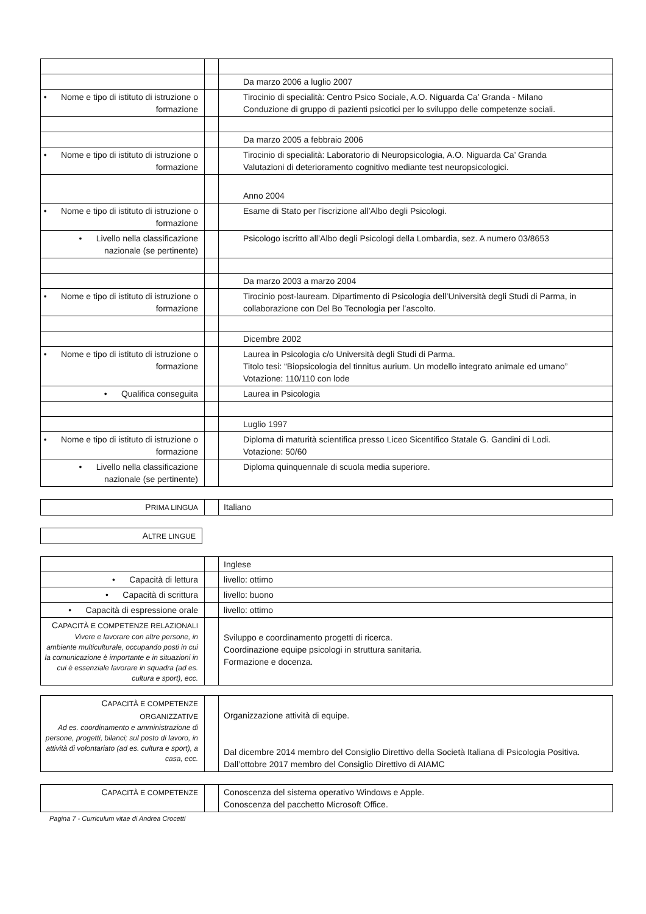| | | Da marzo 2006 a luglio 2007 |
| • Nome e tipo di istituto di istruzione o formazione | | Tirocinio di specialità: Centro Psico Sociale, A.O. Niguarda Ca’ Granda - Milano Conduzione di gruppo di pazienti psicotici per lo sviluppo delle competenze sociali. |
| | | Da marzo 2005 a febbraio 2006 |
| • Nome e tipo di istituto di istruzione o formazione | | Tirocinio di specialità: Laboratorio di Neuropsicologia, A.O. Niguarda Ca’ Granda Valutazioni di deterioramento cognitivo mediante test neuropsicologici. |
| | | Anno 2004 |
| • Nome e tipo di istituto di istruzione o formazione | | Esame di Stato per l’iscrizione all’Albo degli Psicologi. |
| • Livello nella classificazione nazionale (se pertinente) | | Psicologo iscritto all’Albo degli Psicologi della Lombardia, sez. A numero 03/8653 |
| | | Da marzo 2003 a marzo 2004 |
| • Nome e tipo di istituto di istruzione o formazione | | Tirocinio post-lauream. Dipartimento di Psicologia dell’Università degli Studi di Parma, in collaborazione con Del Bo Tecnologia per l’ascolto. |
| | | Dicembre 2002 |
| • Nome e tipo di istituto di istruzione o formazione | | Laurea in Psicologia c/o Università degli Studi di Parma. Titolo tesi: “Biopsicologia del tinnitus aurium. Un modello integrato animale ed umano” Votazione: 110/110 con lode |
| • Qualifica conseguita | | Laurea in Psicologia |
| | | Luglio 1997 |
| • Nome e tipo di istituto di istruzione o formazione | | Diploma di maturità scientifica presso Liceo Sicentifico Statale G. Gandini di Lodi. Votazione: 50/60 |
| • Livello nella classificazione nazionale (se pertinente) | | Diploma quinquennale di scuola media superiore. |
| P RIMA LINGUA | | Italiano |
| A LTRE LINGUE |
| | | Inglese |
| • Capacità di lettura | | livello: ottimo |
| • Capacità di scrittura | | livello: buono |
| • Capacità di espressione orale | | livello: ottimo |
| C APACITÀ E COMPETENZE RELAZIONALI Vivere e lavorare con altre persone, in ambiente multiculturale, occupando posti in cui la comunicazione è importante e in situazioni in cui è essenziale lavorare in squadra (ad es. cultura e sport), ecc. | | Sviluppo e coordinamento progetti di ricerca. Coordinazione equipe psicologi in struttura sanitaria. Formazione e docenza. |
| C APACITÀ E COMPETENZE ORGANIZZATIVE Ad es. coordinamento e amministrazione di persone, progetti, bilanci; sul posto di lavoro, in attività di volontariato (ad es. cultura e sport), a casa, ecc. | | Organizzazione attività di equipe. Dal dicembre 2014 membro del Consiglio Direttivo della Società Italiana di Psicologia Positiva. Dall’ottobre 2017 membro del Consiglio Direttivo di AIAMC |
| C APACITÀ E COMPETENZE | | Conoscenza del sistema operativo Windows e Apple. Conoscenza del pacchetto Microsoft Office. |
Pagina 7 - Curriculum vitae di Andrea Crocetti